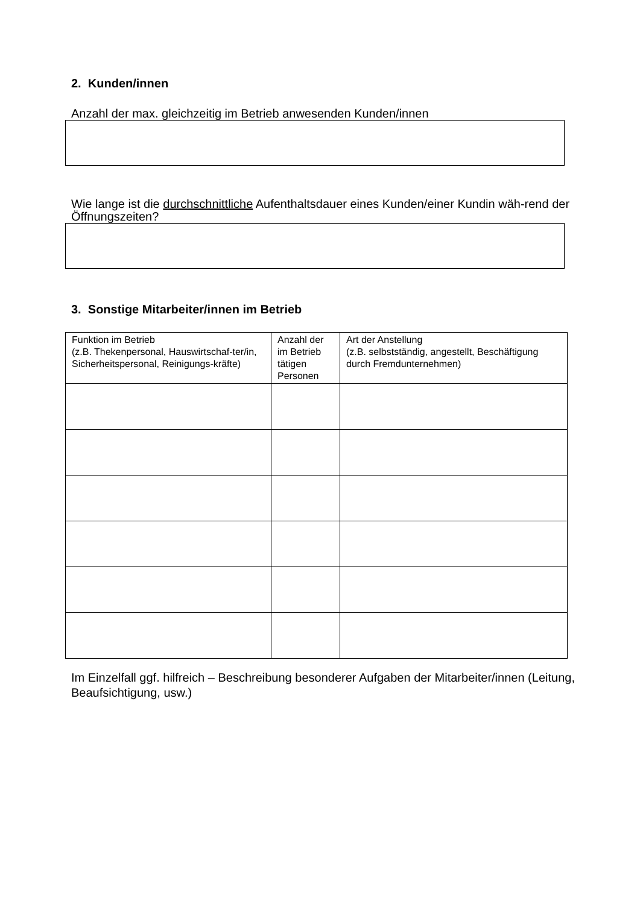2. Kunden/innen
Anzahl der max. gleichzeitig im Betrieb anwesenden Kunden/innen
Wie lange ist die durchschnittliche Aufenthaltsdauer eines Kunden/einer Kundin wäh-rend der Öffnungszeiten?
3. Sonstige Mitarbeiter/innen im Betrieb
| Funktion im Betrieb (z.B. Thekenpersonal, Hauswirtschaf-ter/in, Sicherheitspersonal, Reinigungs-kräfte) | Anzahl der im Betrieb tätigen Personen | Art der Anstellung (z.B. selbstständig, angestellt, Beschäftigung durch Fremdunternehmen) |
Im Einzelfall ggf. hilfreich – Beschreibung besonderer Aufgaben der Mitarbeiter/innen (Leitung, Beaufsichtigung, usw.)